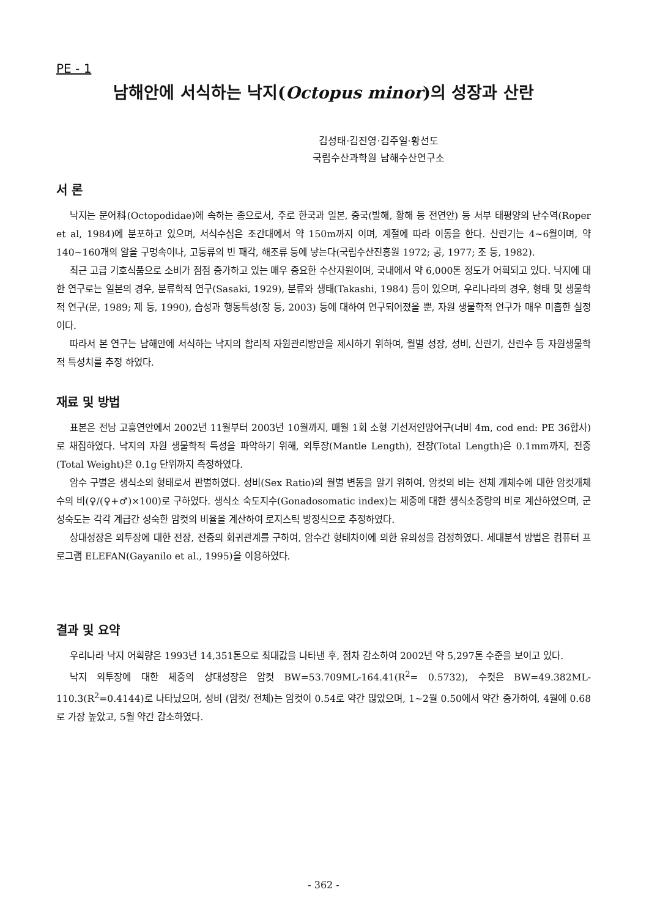PE - 1
남해안에 서식하는 낙지(Octopus minor)의 성장과 산란
김성태·김진영·김주일·황선도
국립수산과학원 남해수산연구소
서 론
낙지는 문어科(Octopodidae)에 속하는 종으로서, 주로 한국과 일본, 중국(발해, 황해 등 전연안) 등 서부 태평양의 난수역(Roper et al, 1984)에 분포하고 있으며, 서식수심은 조간대에서 약 150m까지 이며, 계절에 따라 이동을 한다. 산란기는 4~6월이며, 약 140~160개의 알을 구멍속이나, 고둥류의 빈 패각, 해조류 등에 낳는다(국립수산진흥원 1972; 공, 1977; 조 등, 1982).
최근 고급 기호식품으로 소비가 점점 증가하고 있는 매우 중요한 수산자원이며, 국내에서 약 6,000톤 정도가 어획되고 있다. 낙지에 대한 연구로는 일본의 경우, 분류학적 연구(Sasaki, 1929), 분류와 생태(Takashi, 1984) 등이 있으며, 우리나라의 경우, 형태 및 생물학적 연구(문, 1989; 제 등, 1990), 습성과 행동특성(장 등, 2003) 등에 대하여 연구되어졌을 뿐, 자원 생물학적 연구가 매우 미흡한 실정이다.
따라서 본 연구는 남해안에 서식하는 낙지의 합리적 자원관리방안을 제시하기 위하여, 월별 성장, 성비, 산란기, 산란수 등 자원생물학적 특성치를 추정 하였다.
재료 및 방법
표본은 전남 고흥연안에서 2002년 11월부터 2003년 10월까지, 매월 1회 소형 기선저인망어구(너비 4m, cod end: PE 36합사)로 채집하였다. 낙지의 자원 생물학적 특성을 파악하기 위해, 외투장(Mantle Length), 전장(Total Length)은 0.1mm까지, 전중(Total Weight)은 0.1g 단위까지 측정하였다.
암수 구별은 생식소의 형태로서 판별하였다. 성비(Sex Ratio)의 월별 변동을 알기 위하여, 암컷의 비는 전체 개체수에 대한 암컷개체수의 비(♀/(♀+♂)×100)로 구하였다. 생식소 숙도지수(Gonadosomatic index)는 체중에 대한 생식소중량의 비로 계산하였으며, 군성숙도는 각각 계급간 성숙한 암컷의 비율을 계산하여 로지스틱 방정식으로 추정하였다.
상대성장은 외투장에 대한 전장, 전중의 회귀관계를 구하여, 암수간 형태차이에 의한 유의성을 검정하였다. 세대분석 방법은 컴퓨터 프로그램 ELEFAN(Gayanilo et al., 1995)을 이용하였다.
결과 및 요약
우리나라 낙지 어획량은 1993년 14,351톤으로 최대값을 나타낸 후, 점차 감소하여 2002년 약 5,297톤 수준을 보이고 있다.
낙지 외투장에 대한 체중의 상대성장은 암컷 BW=53.709ML-164.41(R<sup>2</sup>= 0.5732), 수컷은 BW=49.382ML-110.3(R<sup>2</sup>=0.4144)로 나타났으며, 성비 (암컷/ 전체)는 암컷이 0.54로 약간 많았으며, 1~2월 0.50에서 약간 증가하여, 4월에 0.68로 가장 높았고, 5월 약간 감소하였다.
- 362 -